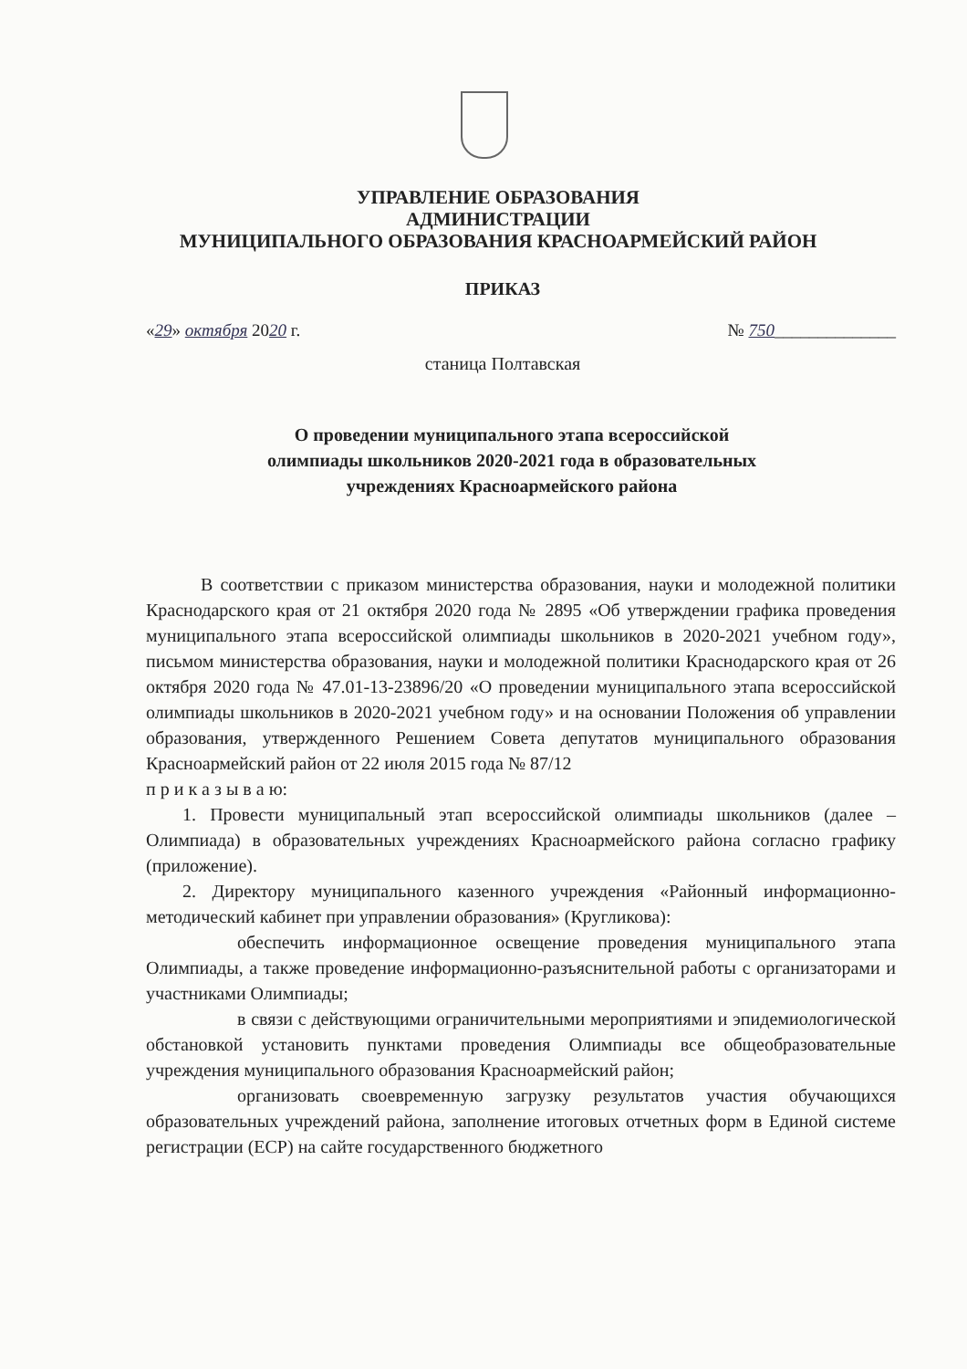УПРАВЛЕНИЕ ОБРАЗОВАНИЯ
АДМИНИСТРАЦИИ
МУНИЦИПАЛЬНОГО ОБРАЗОВАНИЯ КРАСНОАРМЕЙСКИЙ РАЙОН
ПРИКАЗ
«29» октября 2020 г. № 750______________
станица Полтавская
О проведении муниципального этапа всероссийской
олимпиады школьников 2020-2021 года в образовательных
учреждениях Красноармейского района
В соответствии с приказом министерства образования, науки и молодежной политики Краснодарского края от 21 октября 2020 года № 2895 «Об утверждении графика проведения муниципального этапа всероссийской олимпиады школьников в 2020-2021 учебном году», письмом министерства образования, науки и молодежной политики Краснодарского края от 26 октября 2020 года № 47.01-13-23896/20 «О проведении муниципального этапа всероссийской олимпиады школьников в 2020-2021 учебном году» и на основании Положения об управлении образования, утвержденного Решением Совета депутатов муниципального образования Красноармейский район от 22 июля 2015 года № 87/12
п р и к а з ы в а ю:
1. Провести муниципальный этап всероссийской олимпиады школьников (далее – Олимпиада) в образовательных учреждениях Красноармейского района согласно графику (приложение).
2. Директору муниципального казенного учреждения «Районный информационно-методический кабинет при управлении образования» (Кругликова):
обеспечить информационное освещение проведения муниципального этапа Олимпиады, а также проведение информационно-разъяснительной работы с организаторами и участниками Олимпиады;
в связи с действующими ограничительными мероприятиями и эпидемиологической обстановкой установить пунктами проведения Олимпиады все общеобразовательные учреждения муниципального образования Красноармейский район;
организовать своевременную загрузку результатов участия обучающихся образовательных учреждений района, заполнение итоговых отчетных форм в Единой системе регистрации (ЕСР) на сайте государственного бюджетного